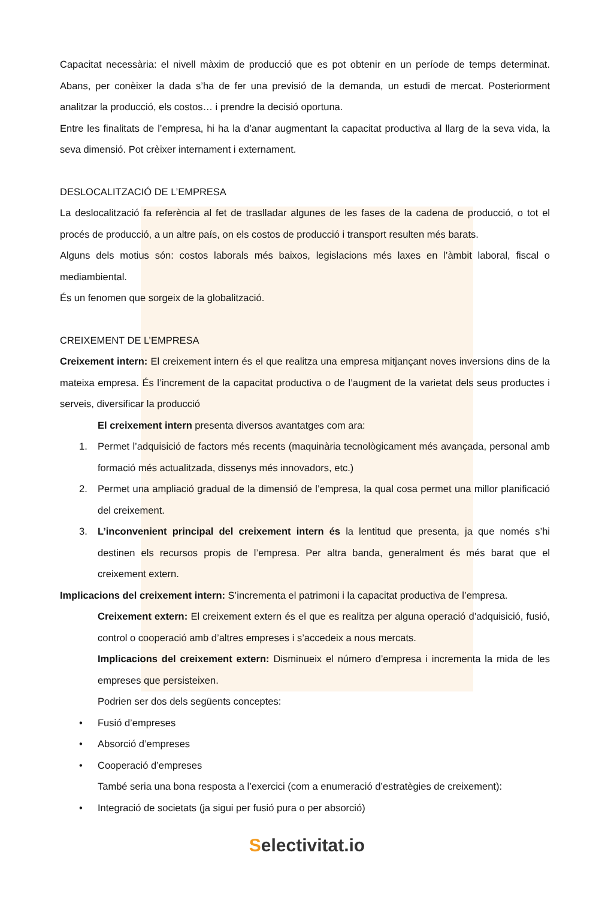Capacitat necessària: el nivell màxim de producció que es pot obtenir en un període de temps determinat. Abans, per conèixer la dada s’ha de fer una previsió de la demanda, un estudi de mercat. Posteriorment analitzar la producció, els costos… i prendre la decisió oportuna.
Entre les finalitats de l’empresa, hi ha la d’anar augmentant la capacitat productiva al llarg de la seva vida, la seva dimensió. Pot crèixer internament i externament.
DESLOCALITZACIÓ DE L’EMPRESA
La deslocalització fa referència al fet de traslladar algunes de les fases de la cadena de producció, o tot el procés de producció, a un altre país, on els costos de producció i transport resulten més barats.
Alguns dels motius són: costos laborals més baixos, legislacions més laxes en l’àmbit laboral, fiscal o mediambiental.
És un fenomen que sorgeix de la globalització.
CREIXEMENT DE L’EMPRESA
Creixement intern: El creixement intern és el que realitza una empresa mitjançant noves inversions dins de la mateixa empresa. És l’increment de la capacitat productiva o de l’augment de la varietat dels seus productes i serveis, diversificar la producció
El creixement intern presenta diversos avantatges com ara:
1. Permet l’adquisició de factors més recents (maquinària tecnològicament més avançada, personal amb formació més actualitzada, dissenys més innovadors, etc.)
2. Permet una ampliació gradual de la dimensió de l’empresa, la qual cosa permet una millor planificació del creixement.
3. L’inconvenient principal del creixement intern és la lentitud que presenta, ja que només s’hi destinen els recursos propis de l’empresa. Per altra banda, generalment és més barat que el creixement extern.
Implicacions del creixement intern: S’incrementa el patrimoni i la capacitat productiva de l’empresa.
Creixement extern: El creixement extern és el que es realitza per alguna operació d’adquisició, fusió, control o cooperació amb d’altres empreses i s’accedeix a nous mercats.
Implicacions del creixement extern: Disminueix el número d’empresa i incrementa la mida de les empreses que persisteixen.
Podrien ser dos dels següents conceptes:
• Fusió d’empreses
• Absorció d’empreses
• Cooperació d’empreses
També seria una bona resposta a l’exercici (com a enumeració d’estratègies de creixement):
• Integració de societats (ja sigui per fusió pura o per absorció)
Selectivitat.io